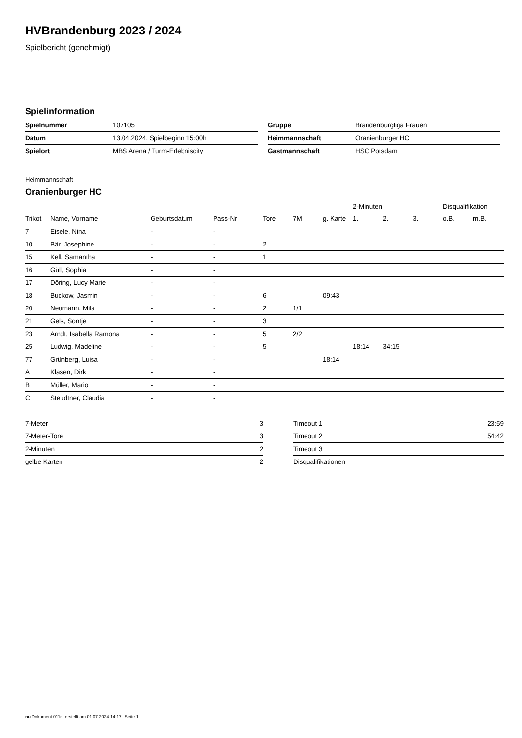HVBrandenburg 2023 / 2024
Spielbericht (genehmigt)
Spielinformation
| Spielnummer | 107105 |
| Datum | 13.04.2024, Spielbeginn 15:00h |
| Spielort | MBS Arena / Turm-Erlebniscity |
| Gruppe | Brandenburgliga Frauen |
| Heimmannschaft | Oranienburger HC |
| Gastmannschaft | HSC Potsdam |
Heimmannschaft
Oranienburger HC
| | | | | | | | 2-Minuten | | | Disqualifikation | |
| --- | --- | --- | --- | --- | --- | --- | --- | --- | --- | --- | --- |
| Trikot | Name, Vorname | Geburtsdatum | Pass-Nr | Tore | 7M | g. Karte | 1. | 2. | 3. | o.B. | m.B. |
| 7 | Eisele, Nina | - | - | | | | | | | | |
| 10 | Bär, Josephine | - | - | 2 | | | | | | | |
| 15 | Kell, Samantha | - | - | 1 | | | | | | | |
| 16 | Güll, Sophia | - | - | | | | | | | | |
| 17 | Döring, Lucy Marie | - | - | | | | | | | | |
| 18 | Buckow, Jasmin | - | - | 6 | | 09:43 | | | | | |
| 20 | Neumann, Mila | - | - | 2 | 1/1 | | | | | | |
| 21 | Gels, Sontje | - | - | 3 | | | | | | | |
| 23 | Arndt, Isabella Ramona | - | - | 5 | 2/2 | | | | | | |
| 25 | Ludwig, Madeline | - | - | 5 | | | 18:14 | 34:15 | | | |
| 77 | Grünberg, Luisa | - | - | | | 18:14 | | | | | |
| A | Klasen, Dirk | - | - | | | | | | | | |
| B | Müller, Mario | - | - | | | | | | | | |
| C | Steudtner, Claudia | - | - | | | | | | | | |
| 7-Meter | 3 |
| 7-Meter-Tore | 3 |
| 2-Minuten | 2 |
| gelbe Karten | 2 |
| Timeout 1 | 23:59 |
| Timeout 2 | 54:42 |
| Timeout 3 | |
| Disqualifikationen | |
nu.Dokument 011e, erstellt am 01.07.2024 14:17 | Seite 1